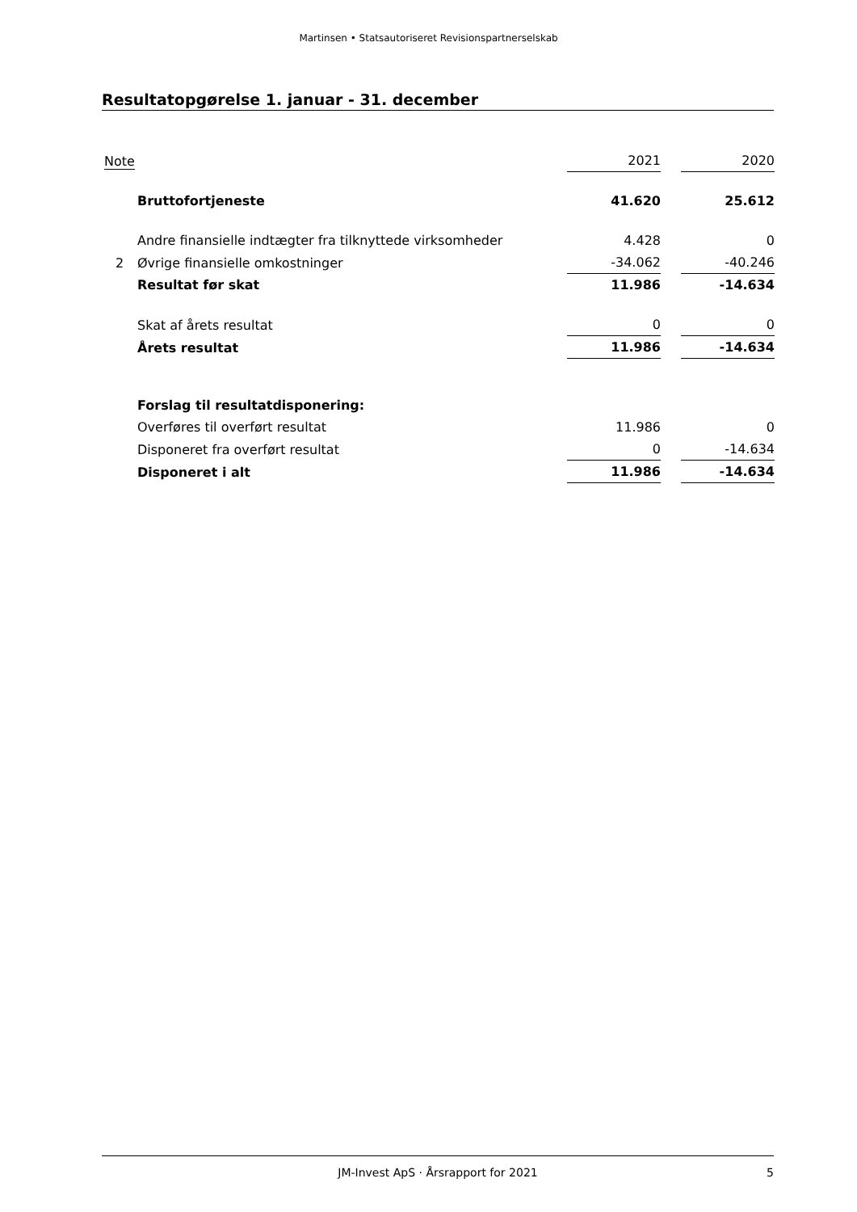Martinsen • Statsautoriseret Revisionspartnerselskab
Resultatopgørelse 1. januar - 31. december
| Note | | 2021 | | 2020 |
| --- | --- | --- | --- | --- |
| | Bruttofortjeneste | 41.620 | | 25.612 |
| | Andre finansielle indtægter fra tilknyttede virksomheder | 4.428 | | 0 |
| 2 | Øvrige finansielle omkostninger | -34.062 | | -40.246 |
| | Resultat før skat | 11.986 | | -14.634 |
| | Skat af årets resultat | 0 | | 0 |
| | Årets resultat | 11.986 | | -14.634 |
| | Forslag til resultatdisponering: | | | |
| | Overføres til overført resultat | 11.986 | | 0 |
| | Disponeret fra overført resultat | 0 | | -14.634 |
| | Disponeret i alt | 11.986 | | -14.634 |
JM-Invest ApS · Årsrapport for 2021 5